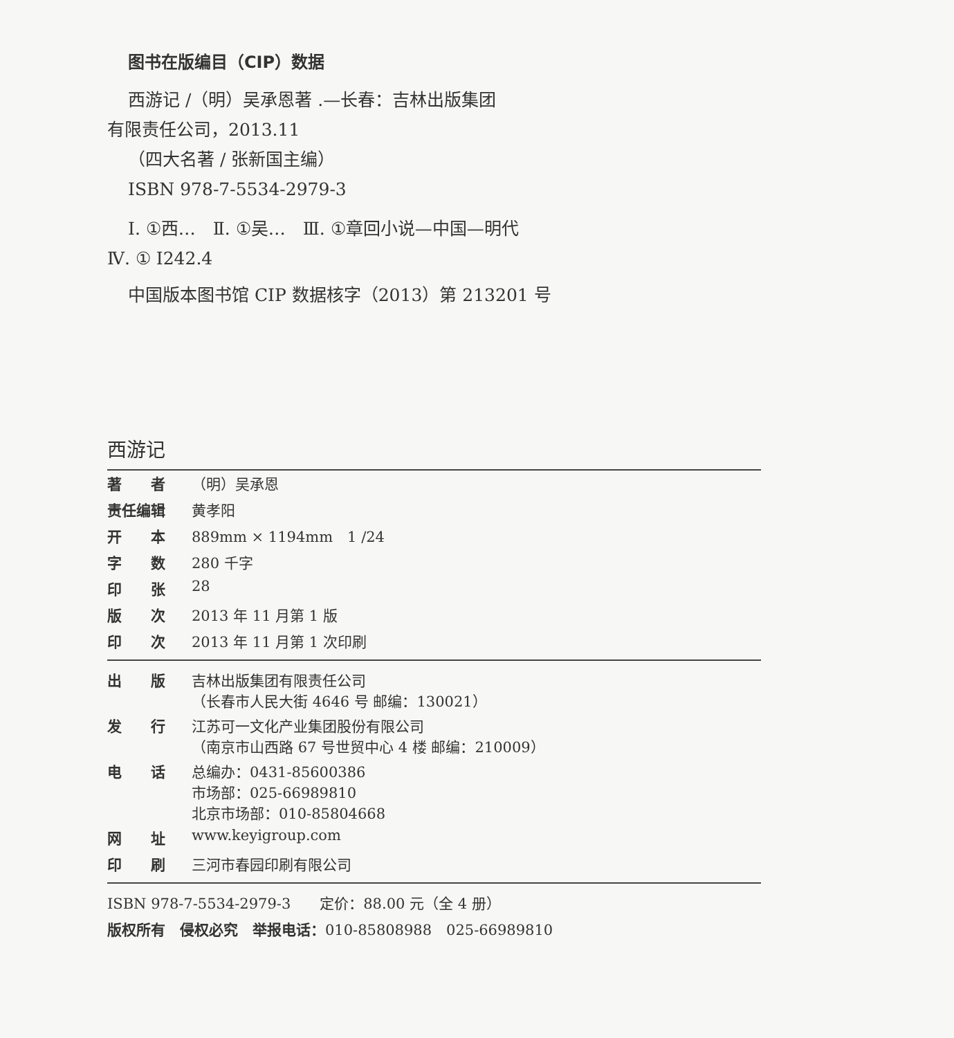图书在版编目（CIP）数据
西游记 /（明）吴承恩著 .—长春：吉林出版集团
有限责任公司，2013.11
（四大名著 / 张新国主编）
ISBN 978-7-5534-2979-3
Ⅰ. ①西…　Ⅱ. ①吴…　Ⅲ. ①章回小说—中国—明代
Ⅳ. ① I242.4
中国版本图书馆 CIP 数据核字（2013）第 213201 号
西游记
| 著 者 | （明）吴承恩 |
| 责任编辑 | 黄孝阳 |
| 开 本 | 889mm × 1194mm 1 /24 |
| 字 数 | 280 千字 |
| 印 张 | 28 |
| 版 次 | 2013 年 11 月第 1 版 |
| 印 次 | 2013 年 11 月第 1 次印刷 |
| 出 版 | 吉林出版集团有限责任公司 （长春市人民大街 4646 号 邮编：130021） |
| 发 行 | 江苏可一文化产业集团股份有限公司 （南京市山西路 67 号世贸中心 4 楼 邮编：210009） |
| 电 话 | 总编办：0431-85600386 市场部：025-66989810 北京市场部：010-85804668 |
| 网 址 | www.keyigroup.com |
| 印 刷 | 三河市春园印刷有限公司 |
ISBN 978-7-5534-2979-3　　定价：88.00 元（全 4 册）
版权所有　侵权必究　举报电话：010-85808988　025-66989810